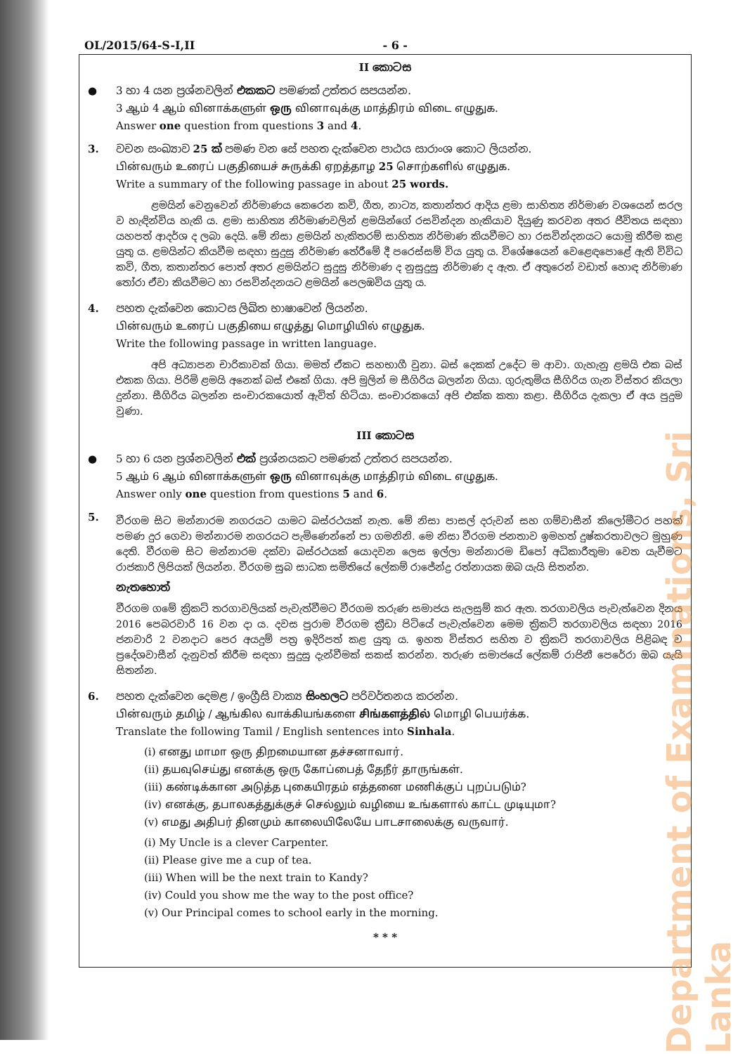OL/2015/64-S-I,II - 6 -
II කොටස
● 3 හා 4 යන ප්‍රශ්නවලින් එකකට පමණක් උත්තර සපයන්න.
3 ஆம் 4 ஆம் வினாக்களுள் ஒரு வினாவுக்கு மாத்திரம் விடை எழுதுக.
Answer one question from questions 3 and 4.
3. වචන සංඛ්‍යාව 25 ක් පමණ වන සේ පහත දැක්වෙන පාඨය සාරාංශ කොට ලියන්න.
பின்வரும் உரைப் பகுதியைச் சுருக்கி ஏறத்தாழ 25 சொற்களில் எழுதுக.
Write a summary of the following passage in about 25 words.
ළමයින් වෙනුවෙන් නිර්මාණය කෙරෙන කවි, ගීත, නාට්‍ය, කතාන්තර ආදිය ළමා සාහිත්‍ය නිර්මාණ වශයෙන් සරල ව හැඳින්විය හැකි ය. ළමා සාහිත්‍ය නිර්මාණවලින් ළමයින්ගේ රසවින්දන හැකියාව දියුණු කරවන අතර ජීවිතය සඳහා යහපත් ආදර්ශ ද ලබා දෙයි. මේ නිසා ළමයින් හැකිතරම් සාහිත්‍ය නිර්මාණ කියවීමට හා රසවින්දනයට යොමු කිරීම කළ යුතු ය. ළමයින්ට කියවීම සඳහා සුදුසු නිර්මාණ තේරීමේ දී පරෙස්සම් විය යුතු ය. විශේෂයෙන් වෙළෙඳපොළේ ඇති විවිධ කවි, ගීත, කතාන්තර පොත් අතර ළමයින්ට සුදුසු නිර්මාණ ද නුසුදුසු නිර්මාණ ද ඇත. ඒ අතුරෙන් වඩාත් හොඳ නිර්මාණ තෝරා ඒවා කියවීමට හා රසවින්දනයට ළමයින් පෙලඹවිය යුතු ය.
4. පහත දැක්වෙන කොටස ලිඛිත භාෂාවෙන් ලියන්න.
பின்வரும் உரைப் பகுதியை எழுத்து மொழியில் எழுதுக.
Write the following passage in written language.
අපි අධ්‍යාපන චාරිකාවක් ගියා. මමත් ඒකට සහභාගී වුනා. බස් දෙකක් උදේට ම ආවා. ගැහැනු ළමයි එක බස් එකක ගියා. පිරිමි ළමයි අනෙක් බස් එකේ ගියා. අපි මුලින් ම සීගිරිය බලන්න ගියා. ගුරුතුමිය සීගිරිය ගැන විස්තර කියලා දුන්නා. සීගිරිය බලන්න සංචාරකයොත් ඇවිත් හිටියා. සංචාරකයෝ අපි එක්ක කතා කළා. සීගිරිය දැකලා ඒ අය පුදුම වුණා.
III කොටස
● 5 හා 6 යන ප්‍රශ්නවලින් එක් ප්‍රශ්නයකට පමණක් උත්තර සපයන්න.
5 ஆம் 6 ஆம் வினாக்களுள் ஒரு வினாவுக்கு மாத்திரம் விடை எழுதுக.
Answer only one question from questions 5 and 6.
5.
වීරගම සිට මන්නාරම නගරයට යාමට බස්රථයක් නැත. මේ නිසා පාසල් දරුවන් සහ ගම්වාසීන් කිලෝමීටර පහක් පමණ දුර ගෙවා මන්නාරම නගරයට පැමිණෙන්නේ පා ගමනිනි. මෙ නිසා වීරගම ජනතාව ඉමහත් දුෂ්කරතාවලට මුහුණ දෙති. වීරගම සිට මන්නාරම දක්වා බස්රථයක් යොදවන ලෙස ඉල්ලා මන්නාරම ඩිපෝ අධිකාරීතුමා වෙත යැවීමට රාජකාරි ලිපියක් ලියන්න. වීරගම සුබ සාධක සමිතියේ ලේකම් රාජේන්ද්‍ර රත්නායක ඔබ යැයි සිතන්න.
නැතහොත්
වීරගම ගමේ ක්‍රිකට් තරගාවලියක් පැවැත්වීමට වීරගම තරුණ සමාජය සැලසුම් කර ඇත. තරගාවලිය පැවැත්වෙන දිනය 2016 පෙබරවාරි 16 වන දා ය. දවස පුරාම වීරගම ක්‍රීඩා පිටියේ පැවැත්වෙන මෙම ක්‍රිකට් තරගාවලිය සඳහා 2016 ජනවාරි 2 වනදාට පෙර අයදුම් පත්‍ර ඉදිරිපත් කළ යුතු ය. ඉහත විස්තර සහිත ව ක්‍රිකට් තරගාවලිය පිළිබඳ ව ප්‍රදේශවාසීන් දැනුවත් කිරීම සඳහා සුදුසු දැන්වීමක් සකස් කරන්න. තරුණ සමාජයේ ලේකම් රාජිනී පෙරේරා ඔබ යැයි සිතන්න.
6. පහත දැක්වෙන දෙමළ / ඉංග්‍රීසි වාක්‍ය සිංහලට පරිවර්තනය කරන්න.
பின்வரும் தமிழ் / ஆங்கில வாக்கியங்களை சிங்களத்தில் மொழி பெயர்க்க.
Translate the following Tamil / English sentences into Sinhala.
(i) எனது மாமா ஒரு திறமையான தச்சனாவார்.
(ii) தயவுசெய்து எனக்கு ஒரு கோப்பைத் தேநீர் தாருங்கள்.
(iii) கண்டிக்கான அடுத்த புகையிரதம் எத்தனை மணிக்குப் புறப்படும்?
(iv) எனக்கு, தபாலகத்துக்குச் செல்லும் வழியை உங்களால் காட்ட முடியுமா?
(v) எமது அதிபர் தினமும் காலையிலேயே பாடசாலைக்கு வருவார்.
(i) My Uncle is a clever Carpenter.
(ii) Please give me a cup of tea.
(iii) When will be the next train to Kandy?
(iv) Could you show me the way to the post office?
(v) Our Principal comes to school early in the morning.
* * *
Department of Examinations, Sri Lanka